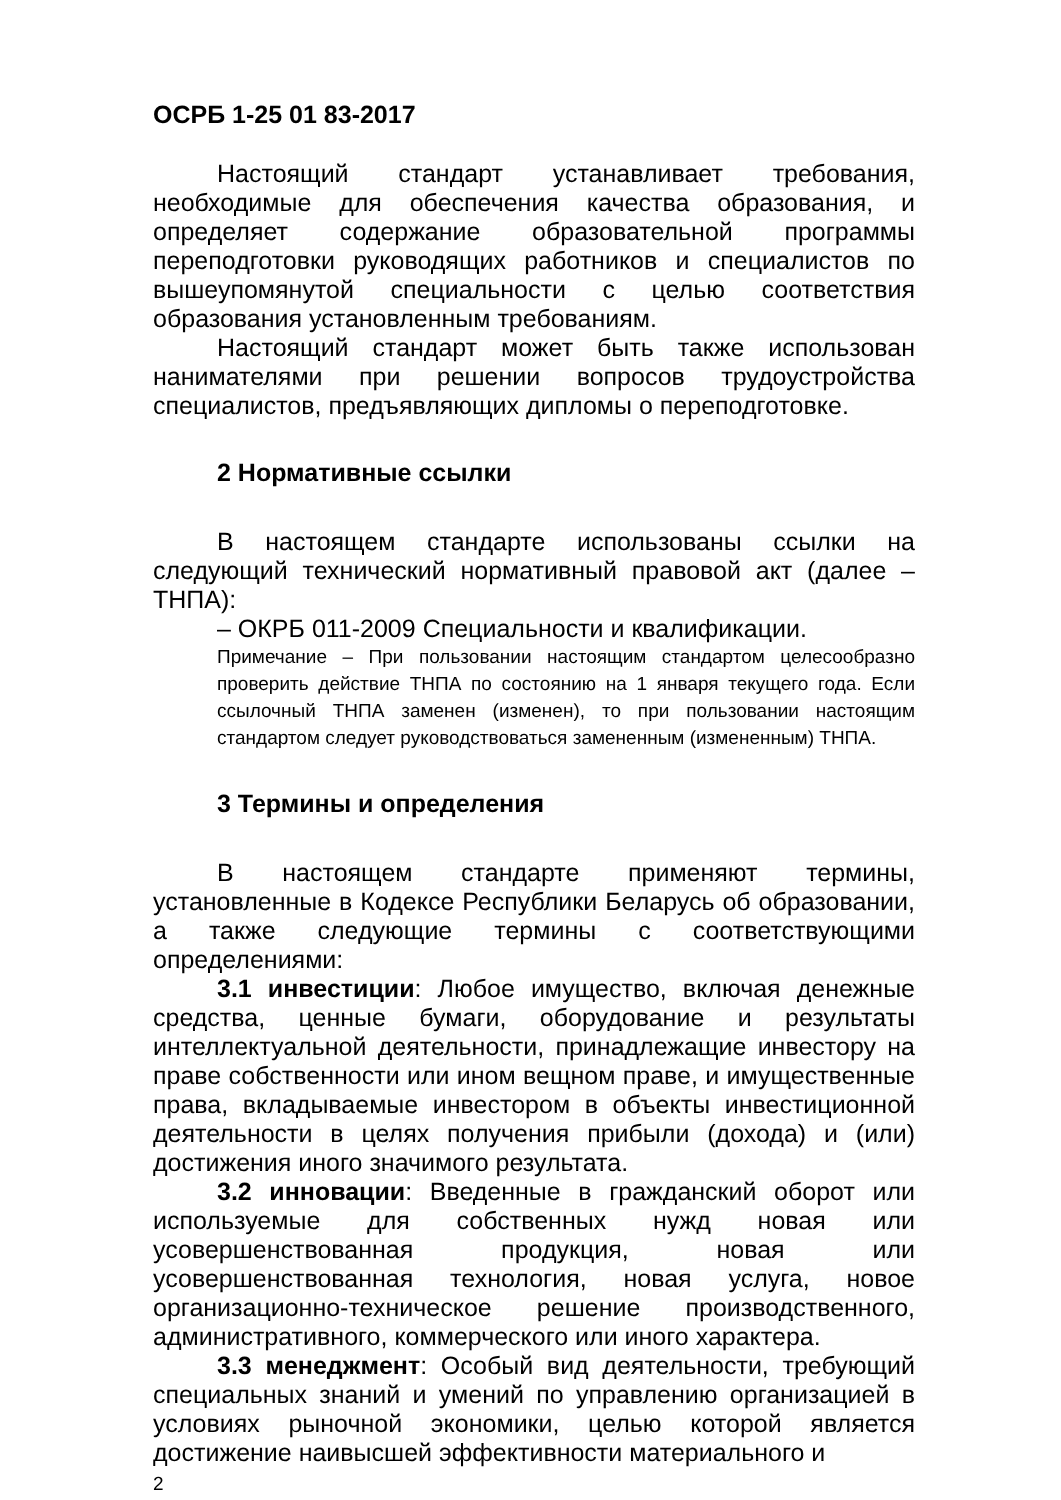ОСРБ 1-25 01 83-2017
Настоящий стандарт устанавливает требования, необходимые для обеспечения качества образования, и определяет содержание образовательной программы переподготовки руководящих работников и специалистов по вышеупомянутой специальности с целью соответствия образования установленным требованиям.
Настоящий стандарт может быть также использован нанимателями при решении вопросов трудоустройства специалистов, предъявляющих дипломы о переподготовке.
2 Нормативные ссылки
В настоящем стандарте использованы ссылки на следующий технический нормативный правовой акт (далее – ТНПА):
– ОКРБ 011-2009 Специальности и квалификации.
Примечание – При пользовании настоящим стандартом целесообразно проверить действие ТНПА по состоянию на 1 января текущего года. Если ссылочный ТНПА заменен (изменен), то при пользовании настоящим стандартом следует руководствоваться замененным (измененным) ТНПА.
3 Термины и определения
В настоящем стандарте применяют термины, установленные в Кодексе Республики Беларусь об образовании, а также следующие термины с соответствующими определениями:
3.1 инвестиции: Любое имущество, включая денежные средства, ценные бумаги, оборудование и результаты интеллектуальной деятельности, принадлежащие инвестору на праве собственности или ином вещном праве, и имущественные права, вкладываемые инвестором в объекты инвестиционной деятельности в целях получения прибыли (дохода) и (или) достижения иного значимого результата.
3.2 инновации: Введенные в гражданский оборот или используемые для собственных нужд новая или усовершенствованная продукция, новая или усовершенствованная технология, новая услуга, новое организационно-техническое решение производственного, административного, коммерческого или иного характера.
3.3 менеджмент: Особый вид деятельности, требующий специальных знаний и умений по управлению организацией в условиях рыночной экономики, целью которой является достижение наивысшей эффективности материального и
2